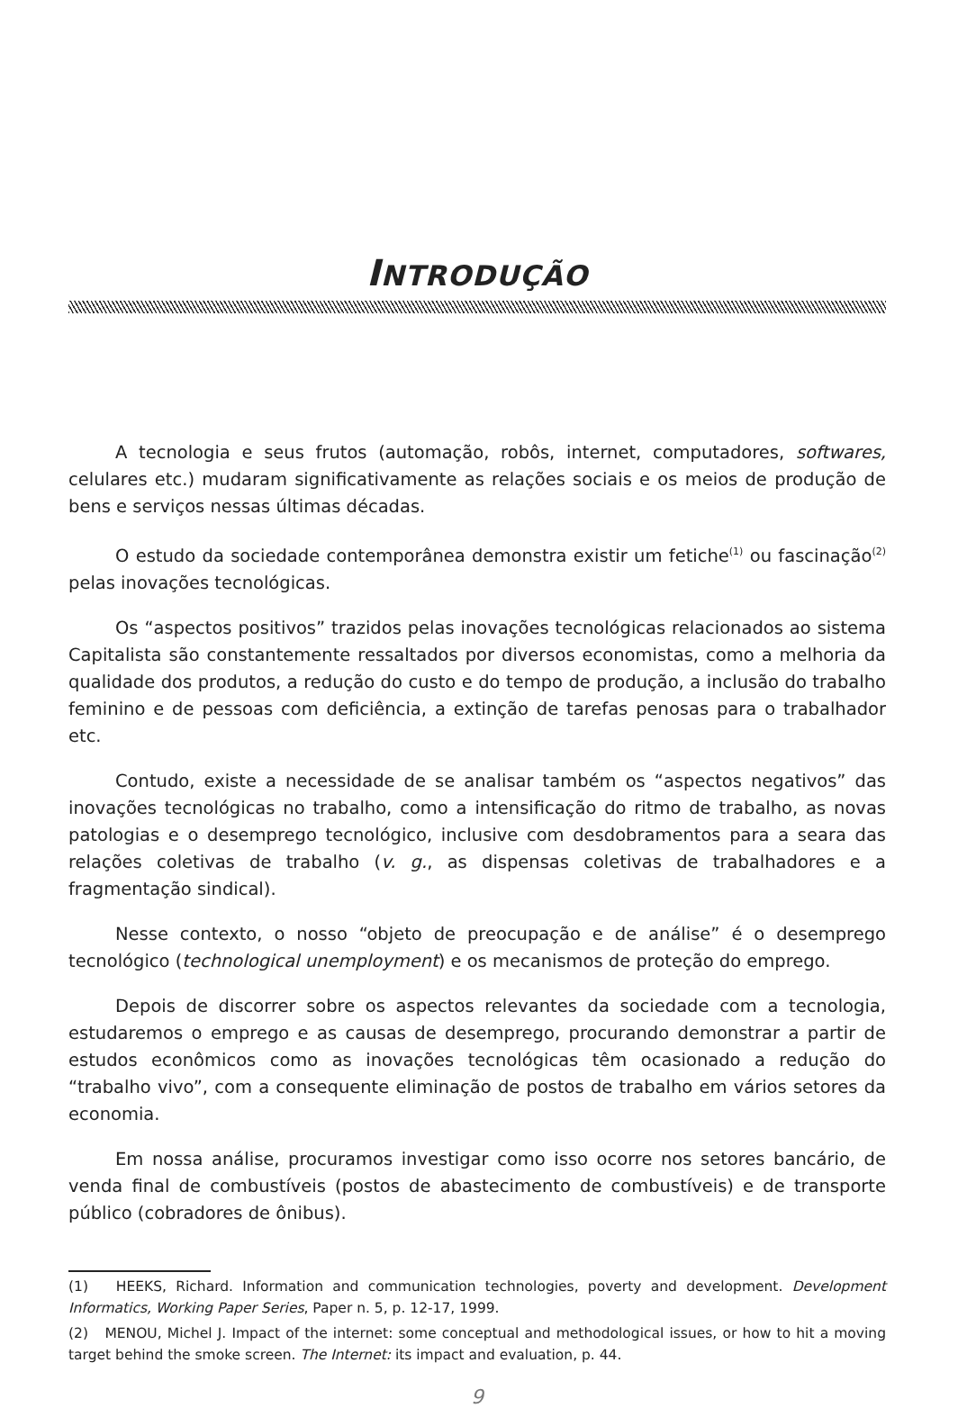INTRODUÇÃO
A tecnologia e seus frutos (automação, robôs, internet, computadores, softwares, celulares etc.) mudaram significativamente as relações sociais e os meios de produção de bens e serviços nessas últimas décadas.
O estudo da sociedade contemporânea demonstra existir um fetiche<sup>(1)</sup> ou fascinação<sup>(2)</sup> pelas inovações tecnológicas.
Os “aspectos positivos” trazidos pelas inovações tecnológicas relacionados ao sistema Capitalista são constantemente ressaltados por diversos economistas, como a melhoria da qualidade dos produtos, a redução do custo e do tempo de produção, a inclusão do trabalho feminino e de pessoas com deficiência, a extinção de tarefas penosas para o trabalhador etc.
Contudo, existe a necessidade de se analisar também os “aspectos negativos” das inovações tecnológicas no trabalho, como a intensificação do ritmo de trabalho, as novas patologias e o desemprego tecnológico, inclusive com desdobramentos para a seara das relações coletivas de trabalho (v. g., as dispensas coletivas de trabalhadores e a fragmentação sindical).
Nesse contexto, o nosso “objeto de preocupação e de análise” é o desemprego tecnológico (technological unemployment) e os mecanismos de proteção do emprego.
Depois de discorrer sobre os aspectos relevantes da sociedade com a tecnologia, estudaremos o emprego e as causas de desemprego, procurando demonstrar a partir de estudos econômicos como as inovações tecnológicas têm ocasionado a redução do “trabalho vivo”, com a consequente eliminação de postos de trabalho em vários setores da economia.
Em nossa análise, procuramos investigar como isso ocorre nos setores bancário, de venda final de combustíveis (postos de abastecimento de combustíveis) e de transporte público (cobradores de ônibus).
(1) HEEKS, Richard. Information and communication technologies, poverty and development. Development Informatics, Working Paper Series, Paper n. 5, p. 12-17, 1999.
(2) MENOU, Michel J. Impact of the internet: some conceptual and methodological issues, or how to hit a moving target behind the smoke screen. The Internet: its impact and evaluation, p. 44.
9